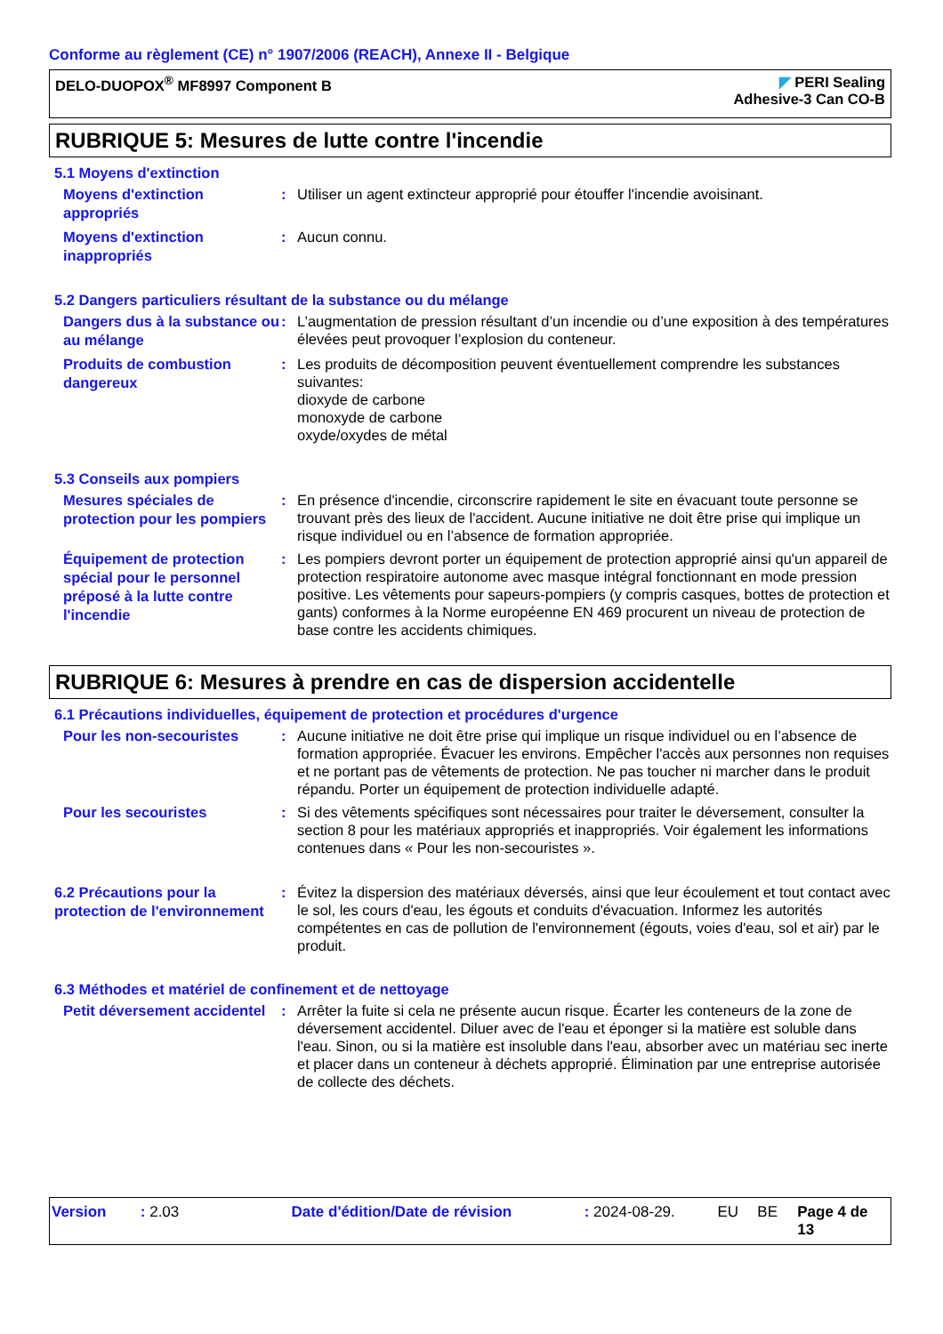Conforme au règlement (CE) n° 1907/2006 (REACH), Annexe II - Belgique
DELO-DUOPOX<sup>®</sup> MF8997 Component B
◤ PERI Sealing
Adhesive-3 Can CO-B
RUBRIQUE 5: Mesures de lutte contre l'incendie
5.1 Moyens d'extinction
Moyens d'extinction appropriés
: Utiliser un agent extincteur approprié pour étouffer l'incendie avoisinant.
Moyens d'extinction inappropriés
: Aucun connu.
5.2 Dangers particuliers résultant de la substance ou du mélange
Dangers dus à la substance ou au mélange
: L’augmentation de pression résultant d’un incendie ou d’une exposition à des températures élevées peut provoquer l’explosion du conteneur.
Produits de combustion dangereux
: Les produits de décomposition peuvent éventuellement comprendre les substances suivantes:
dioxyde de carbone
monoxyde de carbone
oxyde/oxydes de métal
5.3 Conseils aux pompiers
Mesures spéciales de protection pour les pompiers
: En présence d'incendie, circonscrire rapidement le site en évacuant toute personne se trouvant près des lieux de l'accident. Aucune initiative ne doit être prise qui implique un risque individuel ou en l’absence de formation appropriée.
Équipement de protection spécial pour le personnel préposé à la lutte contre l'incendie
: Les pompiers devront porter un équipement de protection approprié ainsi qu'un appareil de protection respiratoire autonome avec masque intégral fonctionnant en mode pression positive. Les vêtements pour sapeurs-pompiers (y compris casques, bottes de protection et gants) conformes à la Norme européenne EN 469 procurent un niveau de protection de base contre les accidents chimiques.
RUBRIQUE 6: Mesures à prendre en cas de dispersion accidentelle
6.1 Précautions individuelles, équipement de protection et procédures d'urgence
Pour les non-secouristes
: Aucune initiative ne doit être prise qui implique un risque individuel ou en l’absence de formation appropriée. Évacuer les environs. Empêcher l'accès aux personnes non requises et ne portant pas de vêtements de protection. Ne pas toucher ni marcher dans le produit répandu. Porter un équipement de protection individuelle adapté.
Pour les secouristes
: Si des vêtements spécifiques sont nécessaires pour traiter le déversement, consulter la section 8 pour les matériaux appropriés et inappropriés. Voir également les informations contenues dans « Pour les non-secouristes ».
6.2 Précautions pour la protection de l'environnement
: Évitez la dispersion des matériaux déversés, ainsi que leur écoulement et tout contact avec le sol, les cours d'eau, les égouts et conduits d'évacuation. Informez les autorités compétentes en cas de pollution de l'environnement (égouts, voies d'eau, sol et air) par le produit.
6.3 Méthodes et matériel de confinement et de nettoyage
Petit déversement accidentel
: Arrêter la fuite si cela ne présente aucun risque. Écarter les conteneurs de la zone de déversement accidentel. Diluer avec de l'eau et éponger si la matière est soluble dans l'eau. Sinon, ou si la matière est insoluble dans l'eau, absorber avec un matériau sec inerte et placer dans un conteneur à déchets approprié. Élimination par une entreprise autorisée de collecte des déchets.
Version: 2.03 Date d'édition/Date de révision: 2024-08-29. EU BE Page 4 de 13